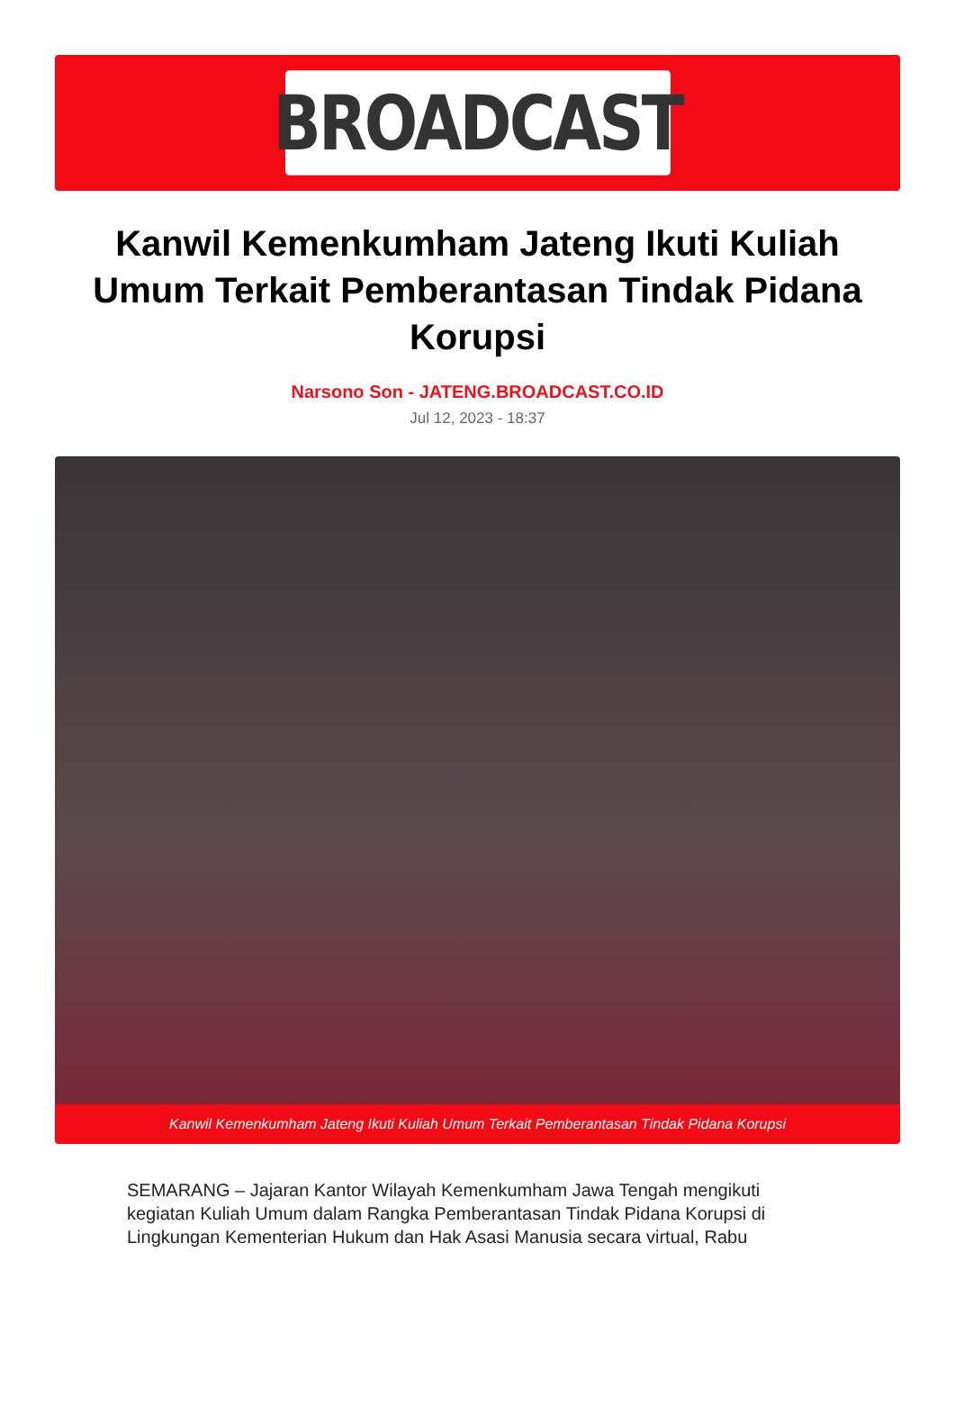BROADCAST
Kanwil Kemenkumham Jateng Ikuti Kuliah Umum Terkait Pemberantasan Tindak Pidana Korupsi
Narsono Son - JATENG.BROADCAST.CO.ID
Jul 12, 2023 - 18:37
Kanwil Kemenkumham Jateng Ikuti Kuliah Umum Terkait Pemberantasan Tindak Pidana Korupsi
SEMARANG – Jajaran Kantor Wilayah Kemenkumham Jawa Tengah mengikuti kegiatan Kuliah Umum dalam Rangka Pemberantasan Tindak Pidana Korupsi di Lingkungan Kementerian Hukum dan Hak Asasi Manusia secara virtual, Rabu